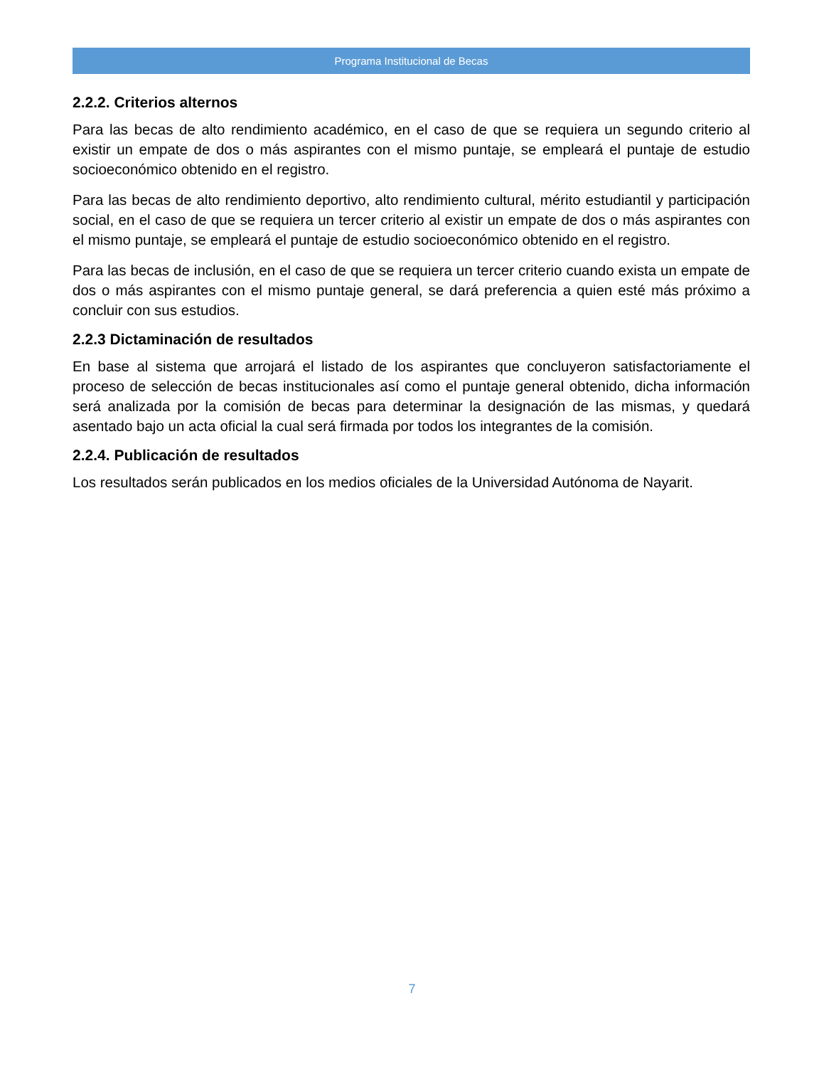Programa Institucional de Becas
2.2.2. Criterios alternos
Para las becas de alto rendimiento académico, en el caso de que se requiera un segundo criterio al existir un empate de dos o más aspirantes con el mismo puntaje, se empleará el puntaje de estudio socioeconómico obtenido en el registro.
Para las becas de alto rendimiento deportivo, alto rendimiento cultural, mérito estudiantil y participación social, en el caso de que se requiera un tercer criterio al existir un empate de dos o más aspirantes con el mismo puntaje, se empleará el puntaje de estudio socioeconómico obtenido en el registro.
Para las becas de inclusión, en el caso de que se requiera un tercer criterio cuando exista un empate de dos o más aspirantes con el mismo puntaje general, se dará preferencia a quien esté más próximo a concluir con sus estudios.
2.2.3 Dictaminación de resultados
En base al sistema que arrojará el listado de los aspirantes que concluyeron satisfactoriamente el proceso de selección de becas institucionales así como el puntaje general obtenido, dicha información será analizada por la comisión de becas para determinar la designación de las mismas, y quedará asentado bajo un acta oficial la cual será firmada por todos los integrantes de la comisión.
2.2.4. Publicación de resultados
Los resultados serán publicados en los medios oficiales de la Universidad Autónoma de Nayarit.
7